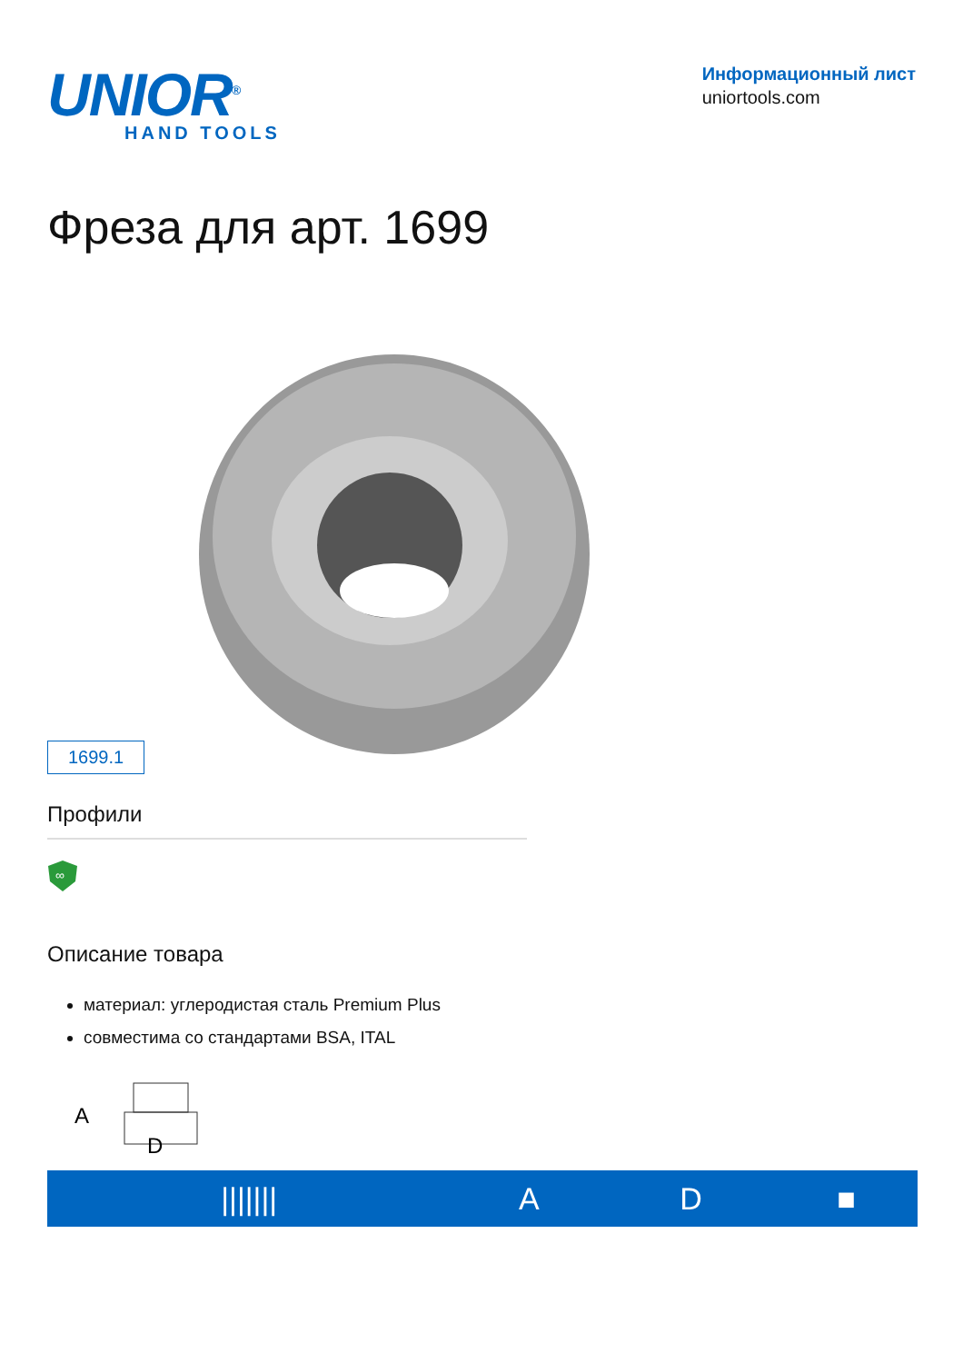UNIOR<sup>®</sup>
HAND TOOLS
Информационный лист
uniortools.com
Фреза для арт. 1699
1699.1
Профили
∞
Описание товара
материал: углеродистая сталь Premium Plus
совместима со стандартами BSA, ITAL
A
D
| /////// | A | D | ■ |